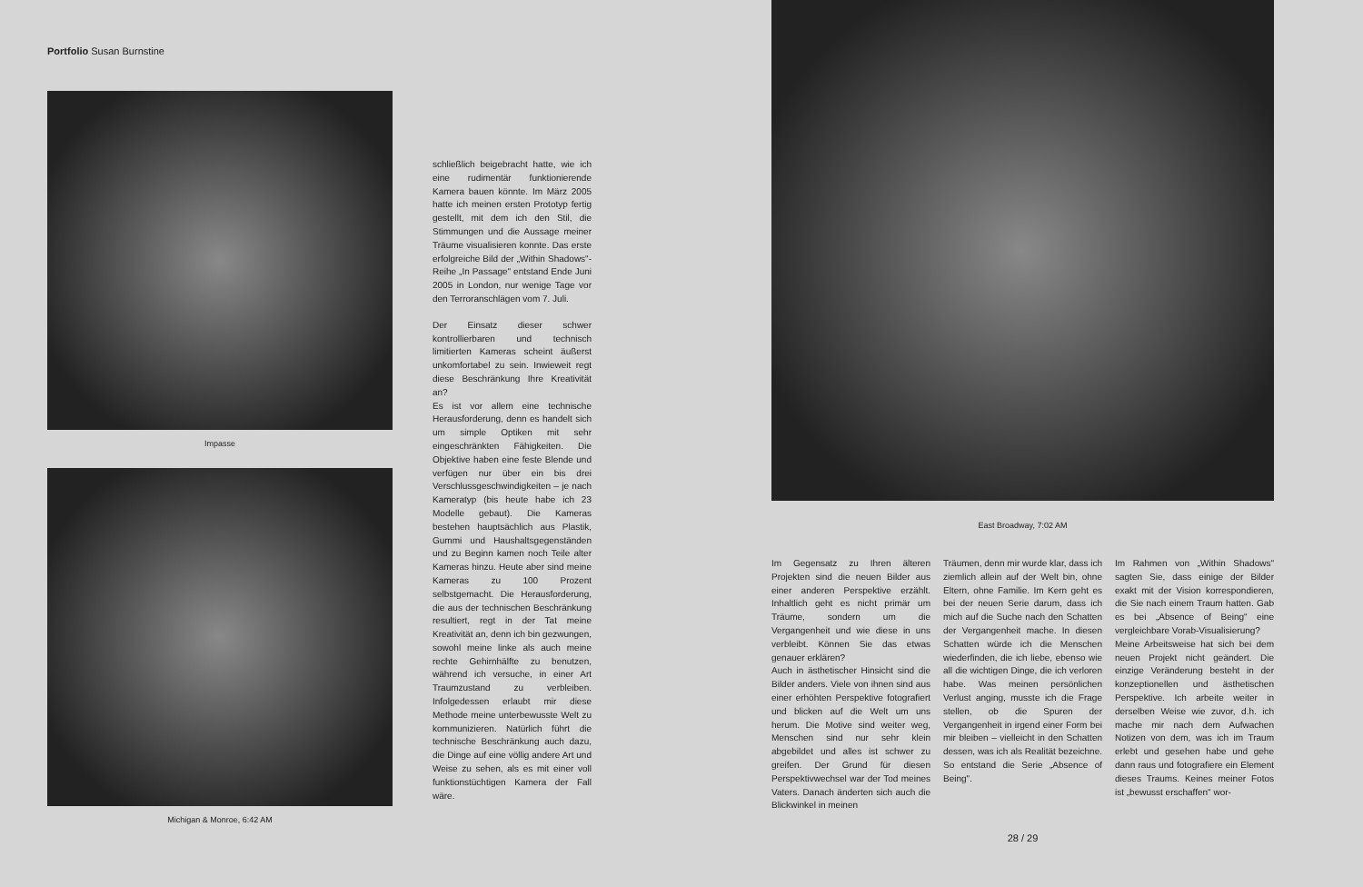Portfolio Susan Burnstine
Impasse
Michigan & Monroe, 6:42 AM
schließlich beigebracht hatte, wie ich eine rudimentär funktionierende Kamera bauen könnte. Im März 2005 hatte ich meinen ersten Prototyp fertig gestellt, mit dem ich den Stil, die Stimmungen und die Aussage meiner Träume visualisieren konnte. Das erste erfolgreiche Bild der „Within Shadows"-Reihe „In Passage" entstand Ende Juni 2005 in London, nur wenige Tage vor den Terroranschlägen vom 7. Juli.
Der Einsatz dieser schwer kontrollierbaren und technisch limitierten Kameras scheint äußerst unkomfortabel zu sein. Inwieweit regt diese Beschränkung Ihre Kreativität an?
Es ist vor allem eine technische Herausforderung, denn es handelt sich um simple Optiken mit sehr eingeschränkten Fähigkeiten. Die Objektive haben eine feste Blende und verfügen nur über ein bis drei Verschlussgeschwindigkeiten – je nach Kameratyp (bis heute habe ich 23 Modelle gebaut). Die Kameras bestehen hauptsächlich aus Plastik, Gummi und Haushaltsgegenständen und zu Beginn kamen noch Teile alter Kameras hinzu. Heute aber sind meine Kameras zu 100 Prozent selbstgemacht. Die Herausforderung, die aus der technischen Beschränkung resultiert, regt in der Tat meine Kreativität an, denn ich bin gezwungen, sowohl meine linke als auch meine rechte Gehirnhälfte zu benutzen, während ich versuche, in einer Art Traumzustand zu verbleiben. Infolgedessen erlaubt mir diese Methode meine unterbewusste Welt zu kommunizieren. Natürlich führt die technische Beschränkung auch dazu, die Dinge auf eine völlig andere Art und Weise zu sehen, als es mit einer voll funktionstüchtigen Kamera der Fall wäre.
East Broadway, 7:02 AM
Im Gegensatz zu Ihren älteren Projekten sind die neuen Bilder aus einer anderen Perspektive erzählt. Inhaltlich geht es nicht primär um Träume, sondern um die Vergangenheit und wie diese in uns verbleibt. Können Sie das etwas genauer erklären?
Auch in ästhetischer Hinsicht sind die Bilder anders. Viele von ihnen sind aus einer erhöhten Perspektive fotografiert und blicken auf die Welt um uns herum. Die Motive sind weiter weg, Menschen sind nur sehr klein abgebildet und alles ist schwer zu greifen. Der Grund für diesen Perspektivwechsel war der Tod meines Vaters. Danach änderten sich auch die Blickwinkel in meinen
Träumen, denn mir wurde klar, dass ich ziemlich allein auf der Welt bin, ohne Eltern, ohne Familie. Im Kern geht es bei der neuen Serie darum, dass ich mich auf die Suche nach den Schatten der Vergangenheit mache. In diesen Schatten würde ich die Menschen wiederfinden, die ich liebe, ebenso wie all die wichtigen Dinge, die ich verloren habe. Was meinen persönlichen Verlust anging, musste ich die Frage stellen, ob die Spuren der Vergangenheit in irgend einer Form bei mir bleiben – vielleicht in den Schatten dessen, was ich als Realität bezeichne. So entstand die Serie „Absence of Being".
Im Rahmen von „Within Shadows" sagten Sie, dass einige der Bilder exakt mit der Vision korrespondieren, die Sie nach einem Traum hatten. Gab es bei „Absence of Being" eine vergleichbare Vorab-Visualisierung?
Meine Arbeitsweise hat sich bei dem neuen Projekt nicht geändert. Die einzige Veränderung besteht in der konzeptionellen und ästhetischen Perspektive. Ich arbeite weiter in derselben Weise wie zuvor, d.h. ich mache mir nach dem Aufwachen Notizen von dem, was ich im Traum erlebt und gesehen habe und gehe dann raus und fotografiere ein Element dieses Traums. Keines meiner Fotos ist „bewusst erschaffen" wor-
28 / 29